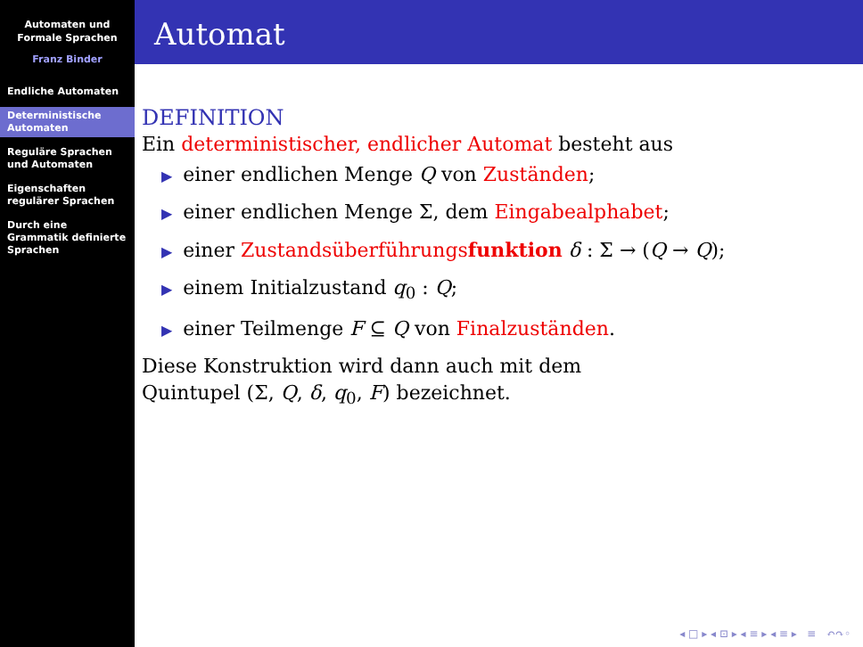Automaten und
Formale Sprachen
Franz Binder
Endliche Automaten
Deterministische Automaten
Reguläre Sprachen und Automaten
Eigenschaften regulärer Sprachen
Durch eine Grammatik definierte Sprachen
Automat
DEFINITION
Ein deterministischer, endlicher Automat besteht aus
▶ einer endlichen Menge Q von Zuständen;
▶ einer endlichen Menge Σ, dem Eingabealphabet;
▶ einer Zustandsüberführungsfunktion δ : Σ → (Q → Q);
▶ einem Initialzustand q<sub>0</sub> : Q;
▶ einer Teilmenge F ⊆ Q von Finalzuständen.
Diese Konstruktion wird dann auch mit dem
Quintupel (Σ, Q, δ, q<sub>0</sub>, F) bezeichnet.
◂ □ ▸ ◂ ⊡ ▸ ◂ ≡ ▸ ◂ ≡ ▸ ≡ ↶↷◦